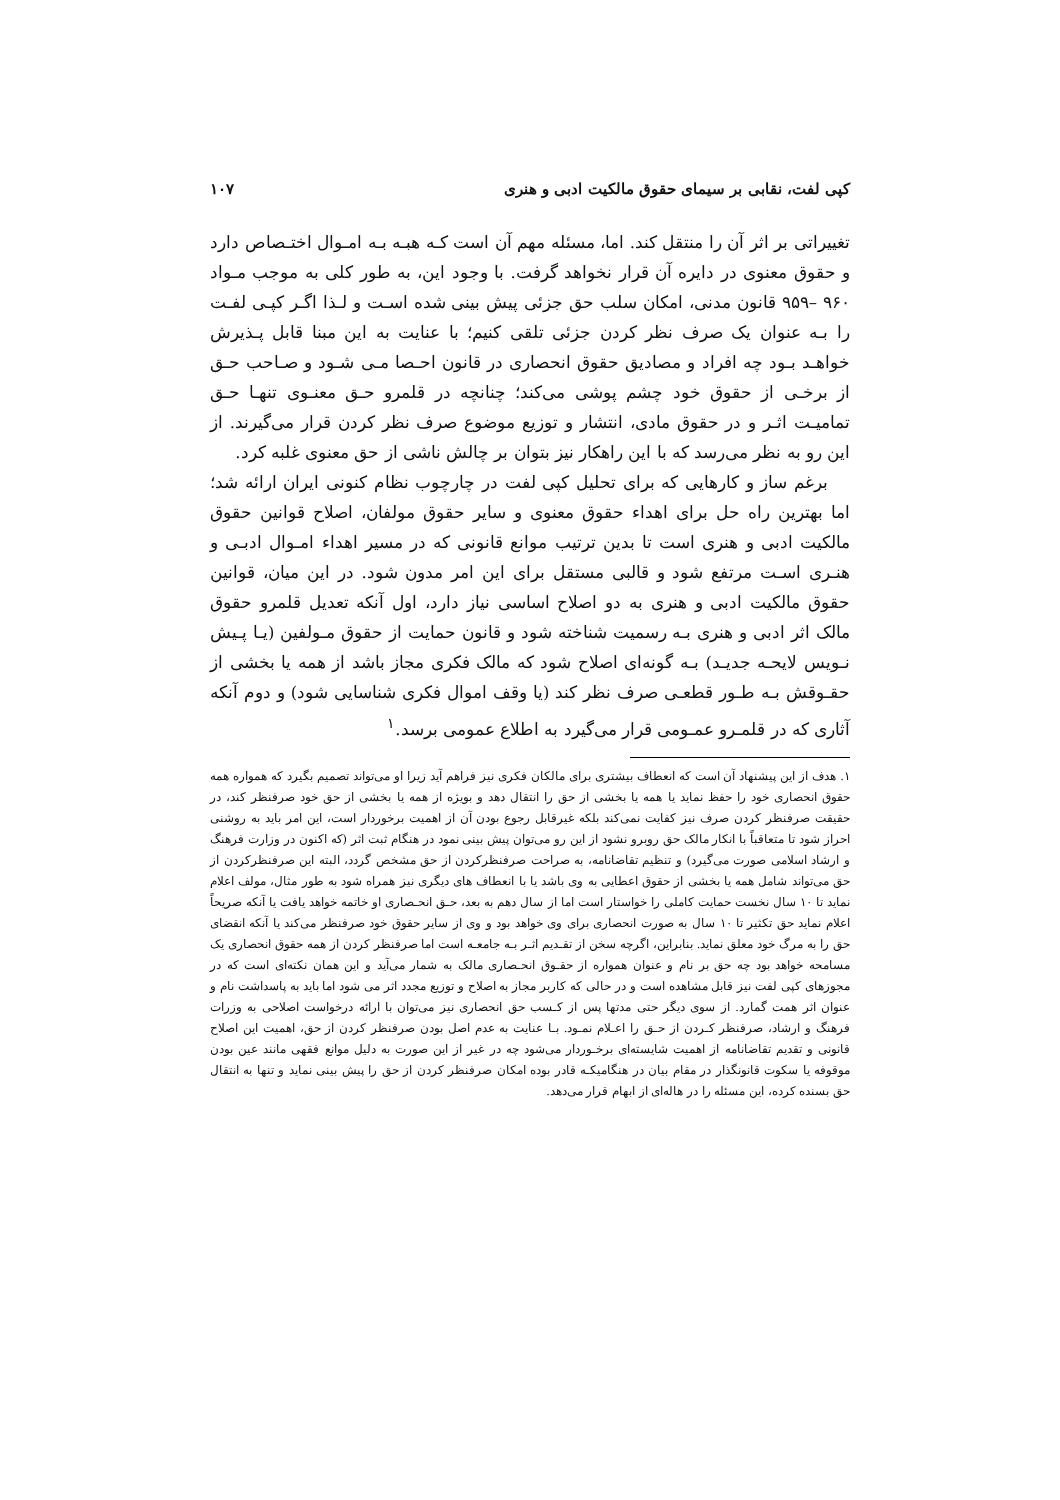کپی لفت، نقابی بر سیمای حقوق مالکیت ادبی و هنری ۱۰۷
تغییراتی بر اثر آن را منتقل کند. اما، مسئله مهم آن است کـه هبـه بـه امـوال اختـصاص دارد و حقوق معنوی در دایره آن قرار نخواهد گرفت. با وجود این، به طور کلی به موجب مـواد ۹۶۰ –۹۵۹ قانون مدنی، امکان سلب حق جزئی پیش بینی شده اسـت و لـذا اگـر کپـی لفـت را بـه عنوان یک صرف نظر کردن جزئی تلقی کنیم؛ با عنایت به این مبنا قابل پـذیرش خواهـد بـود چه افراد و مصادیق حقوق انحصاری در قانون احـصا مـی شـود و صـاحب حـق از برخـی از حقوق خود چشم پوشی می‌کند؛ چنانچه در قلمرو حـق معنـوی تنهـا حـق تمامیـت اثـر و در حقوق مادی، انتشار و توزیع موضوع صرف نظر کردن قرار می‌گیرند. از این رو به نظر می‌رسد که با این راهکار نیز بتوان بر چالش ناشی از حق معنوی غلبه کرد.
برغم ساز و کارهایی که برای تحلیل کپی لفت در چارچوب نظام کنونی ایران ارائه شد؛ اما بهترین راه حل برای اهداء حقوق معنوی و سایر حقوق مولفان، اصلاح قوانین حقوق مالکیت ادبی و هنری است تا بدین ترتیب موانع قانونی که در مسیر اهداء امـوال ادبـی و هنـری اسـت مرتفع شود و قالبی مستقل برای این امر مدون شود. در این میان، قوانین حقوق مالکیت ادبی و هنری به دو اصلاح اساسی نیاز دارد، اول آنکه تعدیل قلمرو حقوق مالک اثر ادبی و هنری بـه رسمیت شناخته شود و قانون حمایت از حقوق مـولفین (یـا پـیش نـویس لایحـه جدیـد) بـه گونه‌ای اصلاح شود که مالک فکری مجاز باشد از همه یا بخشی از حقـوقش بـه طـور قطعـی صرف نظر کند (یا وقف اموال فکری شناسایی شود) و دوم آنکه آثاری که در قلمـرو عمـومی قرار می‌گیرد به اطلاع عمومی برسد.<sup>۱</sup>
۱. هدف از این پیشنهاد آن است که انعطاف بیشتری برای مالکان فکری نیز فراهم آید زیرا او می‌تواند تصمیم بگیرد که همواره همه حقوق انحصاری خود را حفظ نماید یا همه یا بخشی از حق را انتقال دهد و بویژه از همه یا بخشی از حق خود صرفنظر کند، در حقیقت صرفنظر کردن صرف نیز کفایت نمی‌کند بلکه غیرقابل رجوع بودن آن از اهمیت برخوردار است، این امر باید به روشنی احراز شود تا متعاقباً با انکار مالک حق روبرو نشود از این رو می‌توان پیش بینی نمود در هنگام ثبت اثر (که اکنون در وزارت فرهنگ و ارشاد اسلامی صورت می‌گیرد) و تنظیم تقاضانامه، به صراحت صرفنظرکردن از حق مشخص گردد، البته این صرفنظرکردن از حق می‌تواند شامل همه یا بخشی از حقوق اعطایی به وی باشد یا با انعطاف های دیگری نیز همراه شود به طور مثال، مولف اعلام نماید تا ۱۰ سال نخست حمایت کاملی را خواستار است اما از سال دهم به بعد، حـق انحـصاری او خاتمه خواهد یافت یا آنکه صریحاً اعلام نماید حق تکثیر تا ۱۰ سال به صورت انحصاری برای وی خواهد بود و وی از سایر حقوق خود صرفنظر می‌کند یا آنکه انقضای حق را به مرگ خود معلق نماید. بنابراین، اگرچه سخن از تقـدیم اثـر بـه جامعـه است اما صرفنظر کردن از همه حقوق انحصاری یک مسامحه خواهد بود چه حق بر نام و عنوان همواره از حقـوق انحـصاری مالک به شمار می‌آید و این همان نکته‌ای است که در مجوزهای کپی لفت نیز قابل مشاهده است و در حالی که کاربر مجاز به اصلاح و توزیع مجدد اثر می شود اما باید به پاسداشت نام و عنوان اثر همت گمارد. از سوی دیگر حتی مدتها پس از کـسب حق انحصاری نیز می‌توان با ارائه درخواست اصلاحی به وزرات فرهنگ و ارشاد، صرفنظر کـردن از حـق را اعـلام نمـود. بـا عنایت به عدم اصل بودن صرفنظر کردن از حق، اهمیت این اصلاح قانونی و تقدیم تقاضانامه از اهمیت شایسته‌ای برخـوردار می‌شود چه در غیر از این صورت به دلیل موانع فقهی مانند عین بودن موقوفه یا سکوت قانونگذار در مقام بیان در هنگامیکـه قادر بوده امکان صرفنظر کردن از حق را پیش بینی نماید و تنها به انتقال حق بسنده کرده، این مسئله را در هاله‌ای از ابهام قرار می‌دهد.